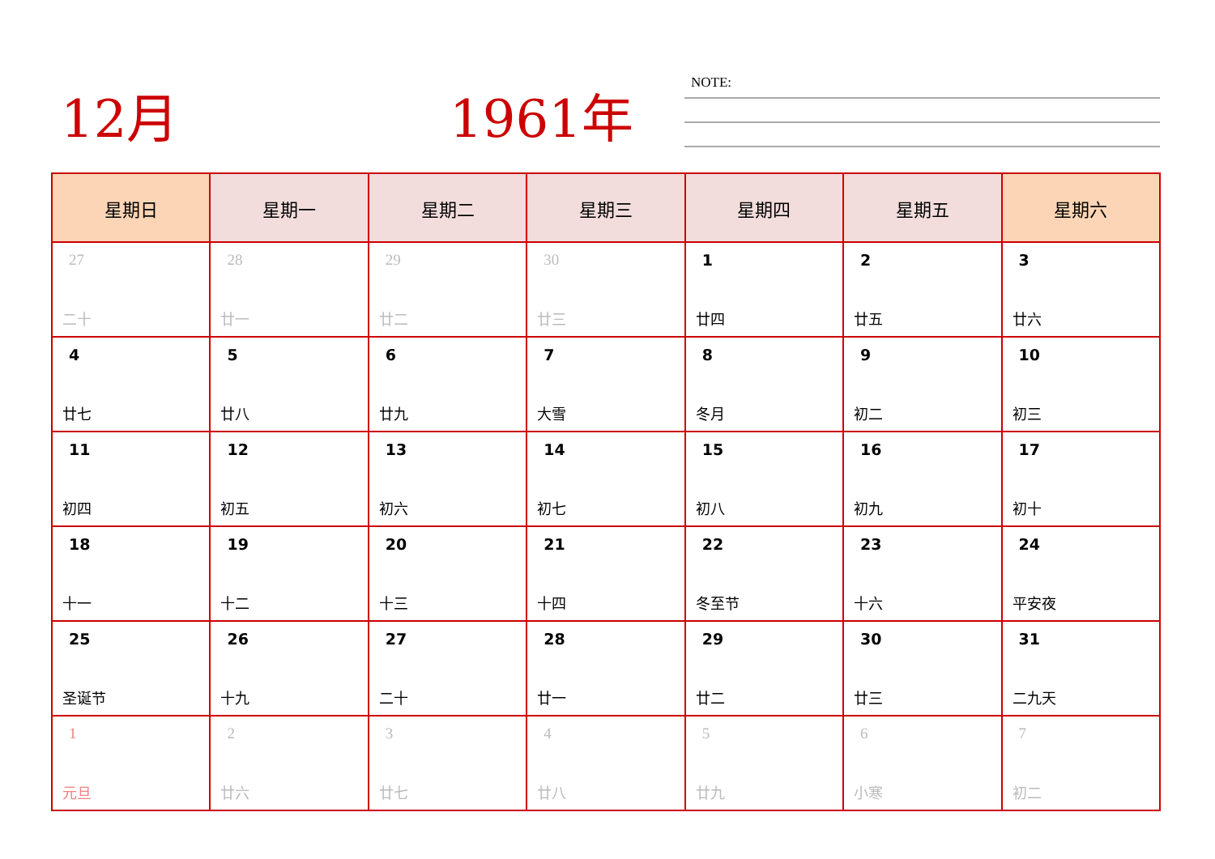12月 1961年 NOTE:
| 星期日 | 星期一 | 星期二 | 星期三 | 星期四 | 星期五 | 星期六 |
| --- | --- | --- | --- | --- | --- | --- |
| 27 二十 | 28 廿一 | 29 廿二 | 30 廿三 | 1 廿四 | 2 廿五 | 3 廿六 |
| 4 廿七 | 5 廿八 | 6 廿九 | 7 大雪 | 8 冬月 | 9 初二 | 10 初三 |
| 11 初四 | 12 初五 | 13 初六 | 14 初七 | 15 初八 | 16 初九 | 17 初十 |
| 18 十一 | 19 十二 | 20 十三 | 21 十四 | 22 冬至节 | 23 十六 | 24 平安夜 |
| 25 圣诞节 | 26 十九 | 27 二十 | 28 廿一 | 29 廿二 | 30 廿三 | 31 二九天 |
| 1 元旦 | 2 廿六 | 3 廿七 | 4 廿八 | 5 廿九 | 6 小寒 | 7 初二 |